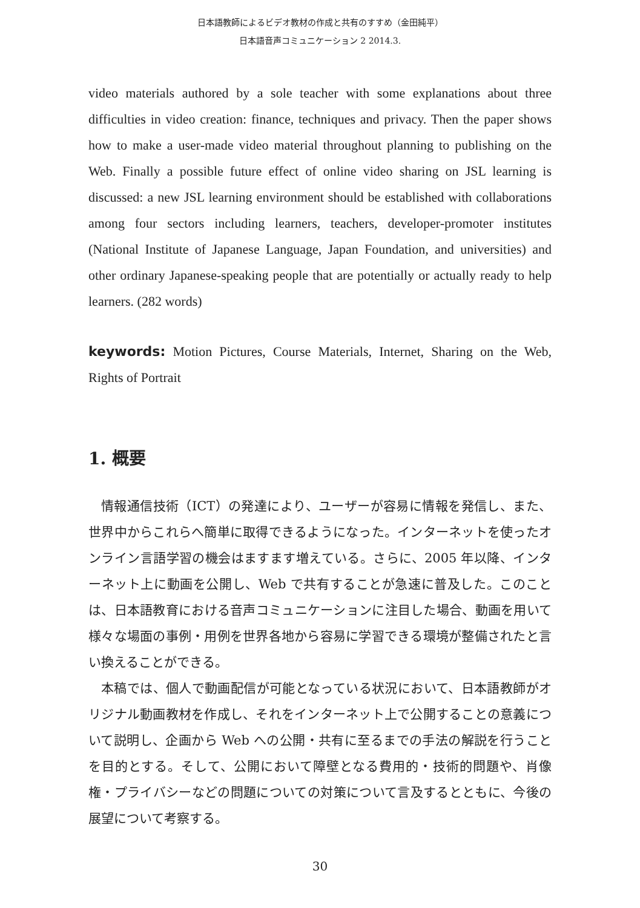日本語教師によるビデオ教材の作成と共有のすすめ（金田純平）
日本語音声コミュニケーション 2 2014.3.
video materials authored by a sole teacher with some explanations about three difficulties in video creation: finance, techniques and privacy. Then the paper shows how to make a user-made video material throughout planning to publishing on the Web. Finally a possible future effect of online video sharing on JSL learning is discussed: a new JSL learning environment should be established with collaborations among four sectors including learners, teachers, developer-promoter institutes (National Institute of Japanese Language, Japan Foundation, and universities) and other ordinary Japanese-speaking people that are potentially or actually ready to help learners. (282 words)
keywords: Motion Pictures, Course Materials, Internet, Sharing on the Web, Rights of Portrait
1. 概要
情報通信技術（ICT）の発達により、ユーザーが容易に情報を発信し、また、世界中からこれらへ簡単に取得できるようになった。インターネットを使ったオンライン言語学習の機会はますます増えている。さらに、2005 年以降、インターネット上に動画を公開し、Web で共有することが急速に普及した。このことは、日本語教育における音声コミュニケーションに注目した場合、動画を用いて様々な場面の事例・用例を世界各地から容易に学習できる環境が整備されたと言い換えることができる。
本稿では、個人で動画配信が可能となっている状況において、日本語教師がオリジナル動画教材を作成し、それをインターネット上で公開することの意義について説明し、企画から Web への公開・共有に至るまでの手法の解説を行うことを目的とする。そして、公開において障壁となる費用的・技術的問題や、肖像権・プライバシーなどの問題についての対策について言及するとともに、今後の展望について考察する。
30